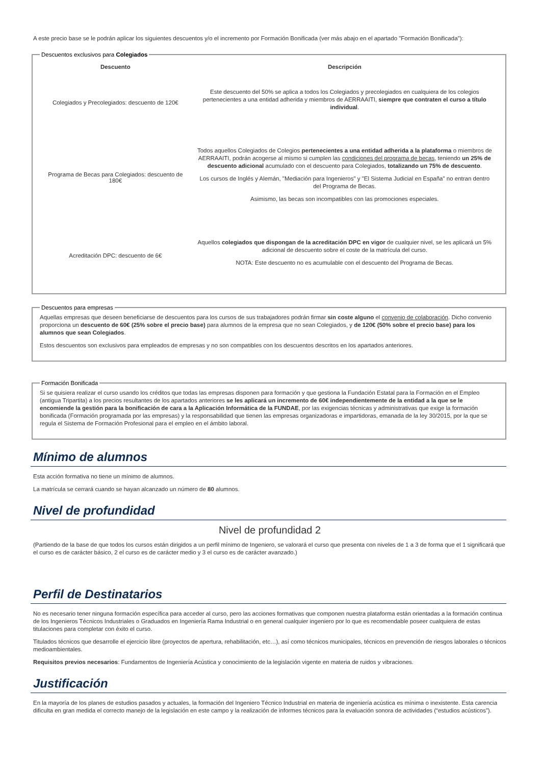A este precio base se le podrán aplicar los siguientes descuentos y/o el incremento por Formación Bonificada (ver más abajo en el apartado "Formación Bonificada"):
Descuentos exclusivos para Colegiados
| Descuento | Descripción |
| --- | --- |
| Colegiados y Precolegiados: descuento de 120€ | Este descuento del 50% se aplica a todos los Colegiados y precolegiados en cualquiera de los colegios pertenecientes a una entidad adherida y miembros de AERRAAITI, siempre que contraten el curso a título individual . |
| Programa de Becas para Colegiados: descuento de 180€ | Todos aquellos Colegiados de Colegios pertenecientes a una entidad adherida a la plataforma o miembros de AERRAAITI, podrán acogerse al mismo si cumplen las condiciones del programa de becas , teniendo un 25% de descuento adicional acumulado con el descuento para Colegiados, totalizando un 75% de descuento . Los cursos de Inglés y Alemán, "Mediación para Ingenieros" y "El Sistema Judicial en España" no entran dentro del Programa de Becas. Asimismo, las becas son incompatibles con las promociones especiales. |
| Acreditación DPC: descuento de 6€ | Aquellos colegiados que dispongan de la acreditación DPC en vigor de cualquier nivel, se les aplicará un 5% adicional de descuento sobre el coste de la matrícula del curso. NOTA: Este descuento no es acumulable con el descuento del Programa de Becas. |
Descuentos para empresas
Aquellas empresas que deseen beneficiarse de descuentos para los cursos de sus trabajadores podrán firmar sin coste alguno el convenio de colaboración. Dicho convenio proporciona un descuento de 60€ (25% sobre el precio base) para alumnos de la empresa que no sean Colegiados, y de 120€ (50% sobre el precio base) para los alumnos que sean Colegiados.
Estos descuentos son exclusivos para empleados de empresas y no son compatibles con los descuentos descritos en los apartados anteriores.
Formación Bonificada
Si se quisiera realizar el curso usando los créditos que todas las empresas disponen para formación y que gestiona la Fundación Estatal para la Formación en el Empleo (antigua Tripartita) a los precios resultantes de los apartados anteriores se les aplicará un incremento de 60€ independientemente de la entidad a la que se le encomiende la gestión para la bonificación de cara a la Aplicación Informática de la FUNDAE, por las exigencias técnicas y administrativas que exige la formación bonificada (Formación programada por las empresas) y la responsabilidad que tienen las empresas organizadoras e impartidoras, emanada de la ley 30/2015, por la que se regula el Sistema de Formación Profesional para el empleo en el ámbito laboral.
Mínimo de alumnos
Esta acción formativa no tiene un mínimo de alumnos.
La matrícula se cerrará cuando se hayan alcanzado un número de 80 alumnos.
Nivel de profundidad
Nivel de profundidad 2
(Partiendo de la base de que todos los cursos están dirigidos a un perfil mínimo de Ingeniero, se valorará el curso que presenta con niveles de 1 a 3 de forma que el 1 significará que el curso es de carácter básico, 2 el curso es de carácter medio y 3 el curso es de carácter avanzado.)
Perfil de Destinatarios
No es necesario tener ninguna formación específica para acceder al curso, pero las acciones formativas que componen nuestra plataforma están orientadas a la formación continua de los Ingenieros Técnicos Industriales o Graduados en Ingeniería Rama Industrial o en general cualquier ingeniero por lo que es recomendable poseer cualquiera de estas titulaciones para completar con éxito el curso.
Titulados técnicos que desarrolle el ejercicio libre (proyectos de apertura, rehabilitación, etc…), así como técnicos municipales, técnicos en prevención de riesgos laborales o técnicos medioambientales.
Requisitos previos necesarios: Fundamentos de Ingeniería Acústica y conocimiento de la legislación vigente en materia de ruidos y vibraciones.
Justificación
En la mayoría de los planes de estudios pasados y actuales, la formación del Ingeniero Técnico Industrial en materia de ingeniería acústica es mínima o inexistente. Esta carencia dificulta en gran medida el correcto manejo de la legislación en este campo y la realización de informes técnicos para la evaluación sonora de actividades (“estudios acústicos”).